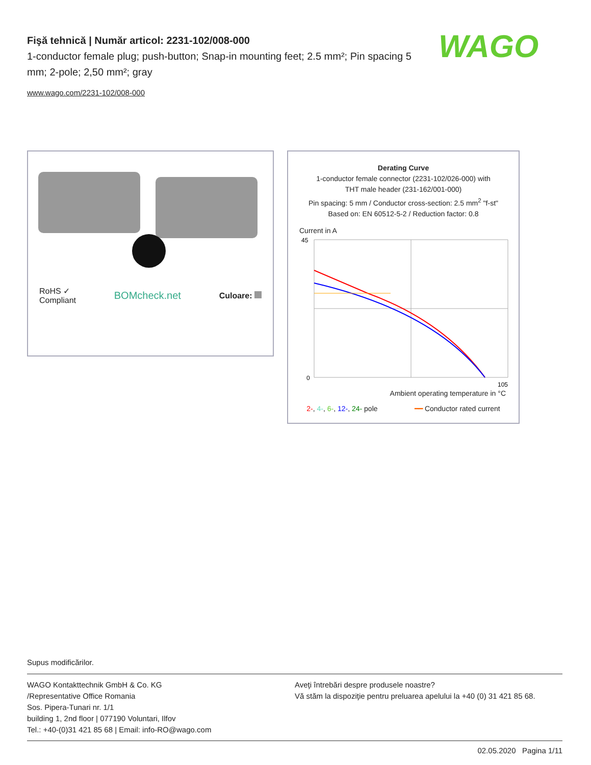Fişă tehnică | Număr articol: 2231-102/008-000
1-conductor female plug; push-button; Snap-in mounting feet; 2.5 mm²; Pin spacing 5 mm; 2-pole; 2,50 mm²; gray
www.wago.com/2231-102/008-000
WAGO
RoHS ✓
Compliant
BOMcheck.net
Culoare:
Derating Curve
1-conductor female connector (2231-102/026-000) with
THT male header (231-162/001-000)
Pin spacing: 5 mm / Conductor cross-section: 2.5 mm<sup>2</sup> "f-st"
Based on: EN 60512-5-2 / Reduction factor: 0.8
Current in A
45
0
105
Ambient operating temperature in °C
2-, 4-, 6-, 12-, 24- pole ━━ Conductor rated current
Supus modificărilor.
WAGO Kontakttechnik GmbH & Co. KG
/Representative Office Romania
Sos. Pipera-Tunari nr. 1/1
building 1, 2nd floor | 077190 Voluntari, Ilfov
Tel.: +40-(0)31 421 85 68 | Email: info-RO@wago.com
Aveţi întrebări despre produsele noastre?
Vă stăm la dispoziţie pentru preluarea apelului la +40 (0) 31 421 85 68.
02.05.2020 Pagina 1/11